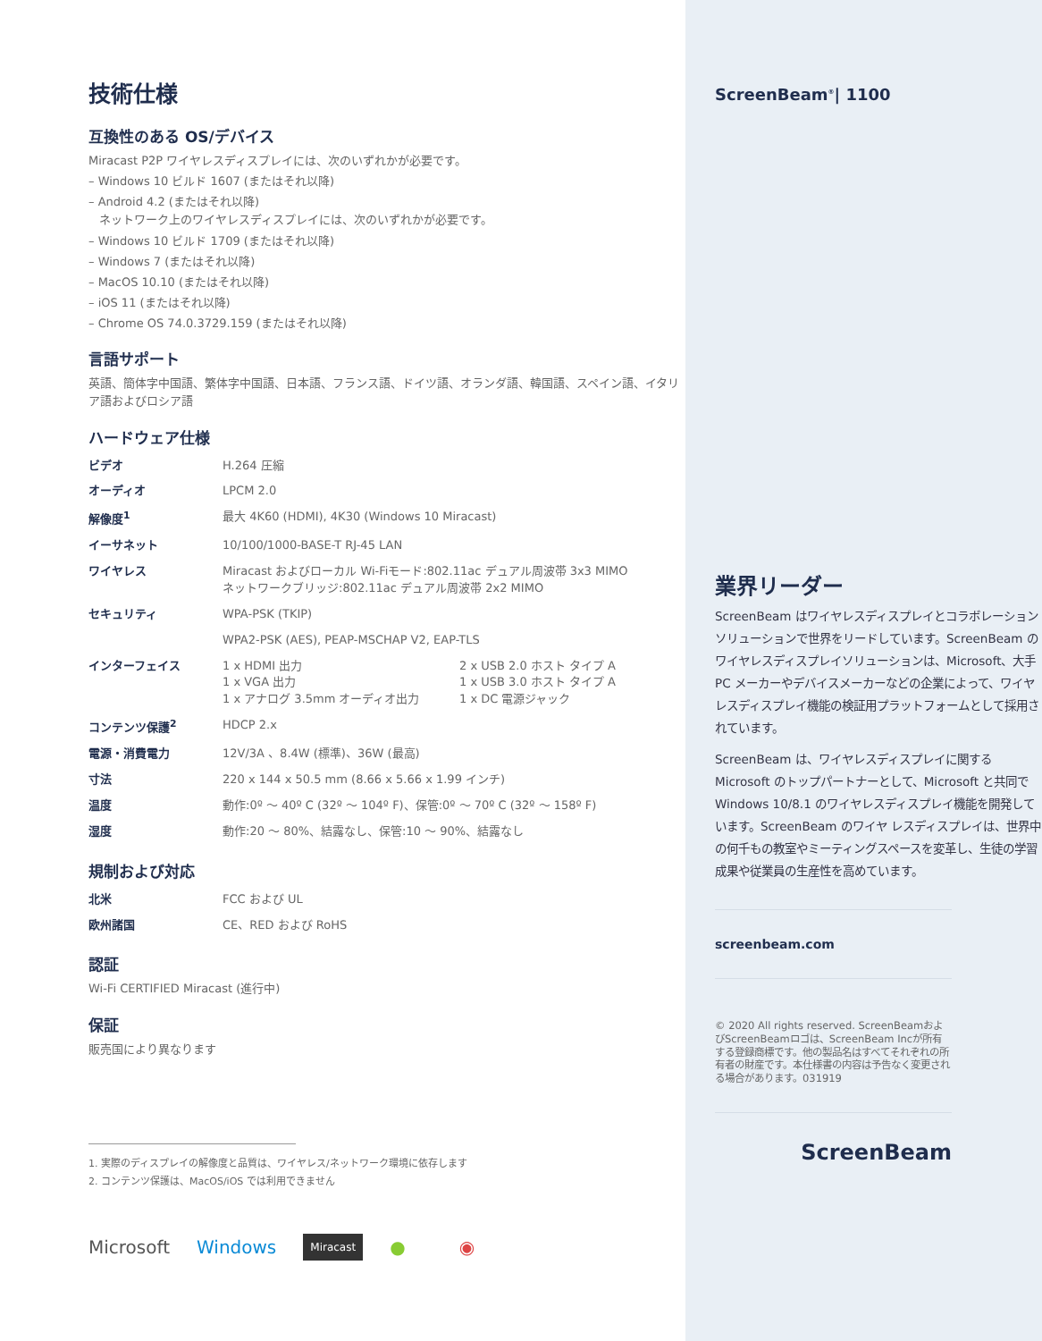技術仕様
互換性のある OS/デバイス
Miracast P2P ワイヤレスディスプレイには、次のいずれかが必要です。
– Windows 10 ビルド 1607 (またはそれ以降)
– Android 4.2 (またはそれ以降)
ネットワーク上のワイヤレスディスプレイには、次のいずれかが必要です。
– Windows 10 ビルド 1709 (またはそれ以降)
– Windows 7 (またはそれ以降)
– MacOS 10.10 (またはそれ以降)
– iOS 11 (またはそれ以降)
– Chrome OS 74.0.3729.159 (またはそれ以降)
言語サポート
英語、簡体字中国語、繁体字中国語、日本語、フランス語、ドイツ語、オランダ語、韓国語、スペイン語、イタリア語およびロシア語
ハードウェア仕様
| ビデオ | H.264 圧縮 | |
| オーディオ | LPCM 2.0 | |
| 解像度<sup>1</sup> | 最大 4K60 (HDMI), 4K30 (Windows 10 Miracast) | |
| イーサネット | 10/100/1000-BASE-T RJ-45 LAN | |
| ワイヤレス | Miracast およびローカル Wi-Fiモード:802.11ac デュアル周波帯 3x3 MIMO ネットワークブリッジ:802.11ac デュアル周波帯 2x2 MIMO | |
| セキュリティ | WPA-PSK (TKIP) | |
| | WPA2-PSK (AES), PEAP-MSCHAP V2, EAP-TLS | |
| インターフェイス | 1 x HDMI 出力 1 x VGA 出力 1 x アナログ 3.5mm オーディオ出力 | 2 x USB 2.0 ホスト タイプ A 1 x USB 3.0 ホスト タイプ A 1 x DC 電源ジャック |
| コンテンツ保護<sup>2</sup> | HDCP 2.x | |
| 電源・消費電力 | 12V/3A 、8.4W (標準)、36W (最高) | |
| 寸法 | 220 x 144 x 50.5 mm (8.66 x 5.66 x 1.99 インチ) | |
| 温度 | 動作:0º 〜 40º C (32º 〜 104º F)、保管:0º 〜 70º C (32º 〜 158º F) | |
| 湿度 | 動作:20 〜 80%、結露なし、保管:10 〜 90%、結露なし | |
規制および対応
| 北米 | FCC および UL |
| 欧州諸国 | CE、RED および RoHS |
認証
Wi-Fi CERTIFIED Miracast (進行中)
保証
販売国により異なります
1. 実際のディスプレイの解像度と品質は、ワイヤレス/ネットワーク環境に依存します
2. コンテンツ保護は、MacOS/iOS では利用できません
Microsoft Windows Miracast ● ◉
ScreenBeam<sup>®</sup>| 1100
業界リーダー
ScreenBeam はワイヤレスディスプレイとコラボレーションソリューションで世界をリードしています。ScreenBeam のワイヤレスディスプレイソリューションは、Microsoft、大手PC メーカーやデバイスメーカーなどの企業によって、ワイヤレスディスプレイ機能の検証用プラットフォームとして採用されています。
ScreenBeam は、ワイヤレスディスプレイに関するMicrosoft のトップパートナーとして、Microsoft と共同でWindows 10/8.1 のワイヤレスディスプレイ機能を開発しています。ScreenBeam のワイヤ レスディスプレイは、世界中の何千もの教室やミーティングスペースを変革し、生徒の学習成果や従業員の生産性を高めています。
screenbeam.com
© 2020 All rights reserved. ScreenBeamおよびScreenBeamロゴは、ScreenBeam Incが所有する登録商標です。他の製品名はすべてそれぞれの所有者の財産です。本仕様書の内容は予告なく変更される場合があります。031919
ScreenBeam